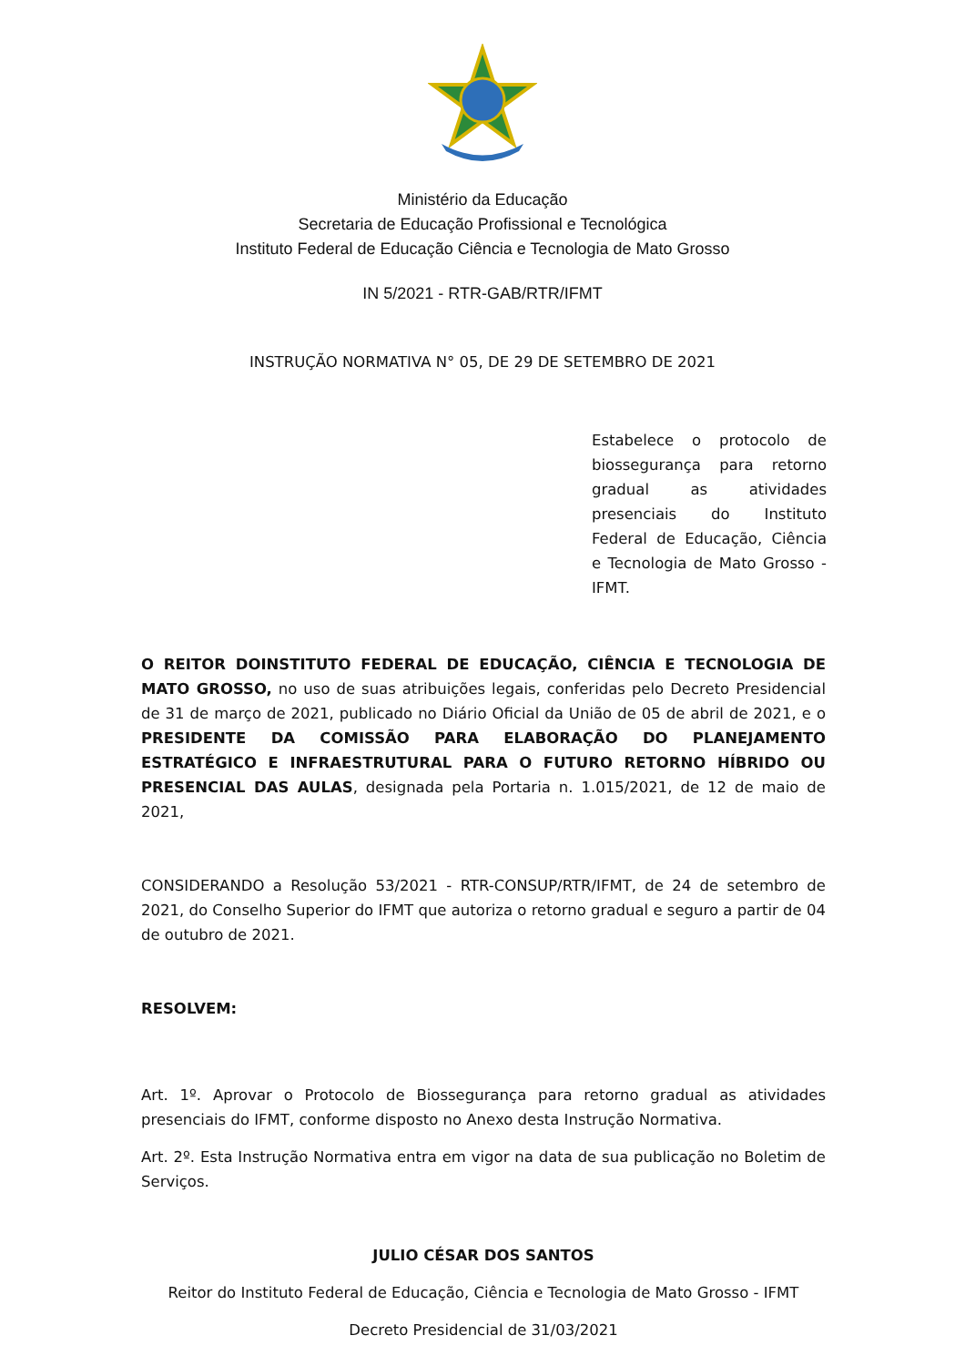Ministério da Educação
Secretaria de Educação Profissional e Tecnológica
Instituto Federal de Educação Ciência e Tecnologia de Mato Grosso
IN 5/2021 - RTR-GAB/RTR/IFMT
INSTRUÇÃO NORMATIVA N° 05, DE 29 DE SETEMBRO DE 2021
Estabelece o protocolo de biossegurança para retorno gradual as atividades presenciais do Instituto Federal de Educação, Ciência e Tecnologia de Mato Grosso - IFMT.
O REITOR DOINSTITUTO FEDERAL DE EDUCAÇÃO, CIÊNCIA E TECNOLOGIA DE MATO GROSSO, no uso de suas atribuições legais, conferidas pelo Decreto Presidencial de 31 de março de 2021, publicado no Diário Oficial da União de 05 de abril de 2021, e o PRESIDENTE DA COMISSÃO PARA ELABORAÇÃO DO PLANEJAMENTO ESTRATÉGICO E INFRAESTRUTURAL PARA O FUTURO RETORNO HÍBRIDO OU PRESENCIAL DAS AULAS, designada pela Portaria n. 1.015/2021, de 12 de maio de 2021,
CONSIDERANDO a Resolução 53/2021 - RTR-CONSUP/RTR/IFMT, de 24 de setembro de 2021, do Conselho Superior do IFMT que autoriza o retorno gradual e seguro a partir de 04 de outubro de 2021.
RESOLVEM:
Art. 1º. Aprovar o Protocolo de Biossegurança para retorno gradual as atividades presenciais do IFMT, conforme disposto no Anexo desta Instrução Normativa.
Art. 2º. Esta Instrução Normativa entra em vigor na data de sua publicação no Boletim de Serviços.
JULIO CÉSAR DOS SANTOS
Reitor do Instituto Federal de Educação, Ciência e Tecnologia de Mato Grosso - IFMT
Decreto Presidencial de 31/03/2021